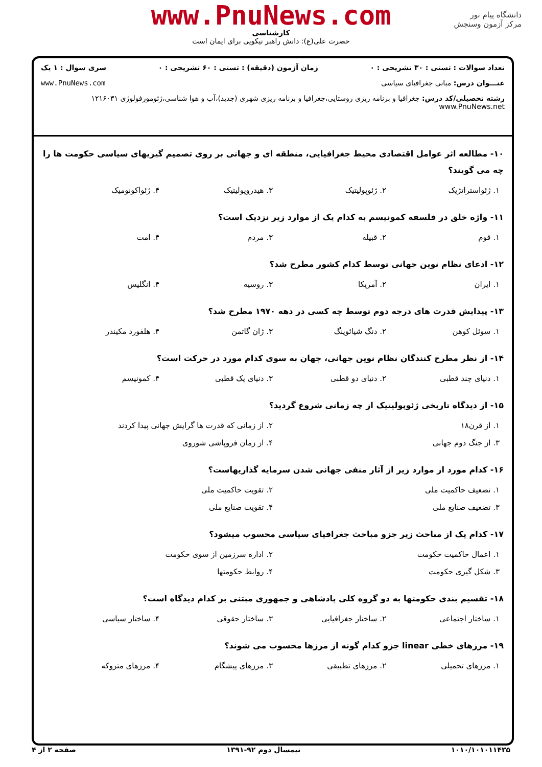دانشگاه پیام نور
مرکز آزمون وسنجش
www.PnuNews.com
کارشناسی
حضرت علی(ع): دانش راهبر نیکویی برای ایمان است
تعداد سوالات : تستی : ۳۰ تشریحی : ۰ زمان آزمون (دقیقه) : تستی : ۶۰ تشریحی : ۰ سری سوال : ۱ یک
عنـــوان درس: مبانی جغرافیای سیاسی www.PnuNews.com
رشته تحصیلی/کد درس: جغرافیا و برنامه ریزی روستایی،جغرافیا و برنامه ریزی شهری (جدید)،آب و هوا شناسی،ژئومورفولوژی ۱۲۱۶۰۳۱ www.PnuNews.net
۱۰- مطالعه اثر عوامل اقتصادی محیط جغرافیایی، منطقه ای و جهانی بر روی تصمیم گیریهای سیاسی حکومت ها را چه می گویند؟
۱. ژئواستراتژیک ۲. ژئوپولیتیک ۳. هیدروپولیتیک ۴. ژئواکونومیک
۱۱- واژه خلق در فلسفه کمونیسم به کدام یک از موارد زیر نزدیک است؟
۱. قوم ۲. قبیله ۳. مردم ۴. امت
۱۲- ادعای نظام نوین جهانی توسط کدام کشور مطرح شد؟
۱. ایران ۲. آمریکا ۳. روسیه ۴. انگلیس
۱۳- پیدایش قدرت های درجه دوم توسط چه کسی در دهه ۱۹۷۰ مطرح شد؟
۱. سوئل کوهن ۲. دنگ شیائوپنگ ۳. ژان گاتمن ۴. هلفورد مکیندر
۱۴- از نظر مطرح کنندگان نظام نوین جهانی، جهان به سوی کدام مورد در حرکت است؟
۱. دنیای چند قطبی ۲. دنیای دو قطبی ۳. دنیای یک قطبی ۴. کمونیسم
۱۵- از دیدگاه تاریخی ژئوپولیتیک از چه زمانی شروع گردید؟
۱. از قرن۱۸ ۲. از زمانی که قدرت ها گرایش جهانی پیدا کردند ۳. از جنگ دوم جهانی ۴. از زمان فروپاشی شوروی
۱۶- کدام مورد از موارد زیر از آثار منفی جهانی شدن سرمایه گذاریهاست؟
۱. تضعیف حاکمیت ملی ۲. تقویت حاکمیت ملی ۳. تضعیف صنایع ملی ۴. تقویت صنایع ملی
۱۷- کدام یک از مباحث زیر جزو مباحث جغرافیای سیاسی محسوب میشود؟
۱. اعمال حاکمیت حکومت ۲. اداره سرزمین از سوی حکومت ۳. شکل گیری حکومت ۴. روابط حکومتها
۱۸- تقسیم بندی حکومتها به دو گروه کلی پادشاهی و جمهوری مبتنی بر کدام دیدگاه است؟
۱. ساختار اجتماعی ۲. ساختار جغرافیایی ۳. ساختار حقوقی ۴. ساختار سیاسی
۱۹- مرزهای خطی linear جزو کدام گونه از مرزها محسوب می شوند؟
۱. مرزهای تحمیلی ۲. مرزهای تطبیقی ۳. مرزهای پیشگام ۴. مرزهای متروکه
۱۰۱۰/۱۰۱۰۱۱۴۳۵ نیمسال دوم ۹۲-۱۳۹۱ صفحه ۲ از ۴